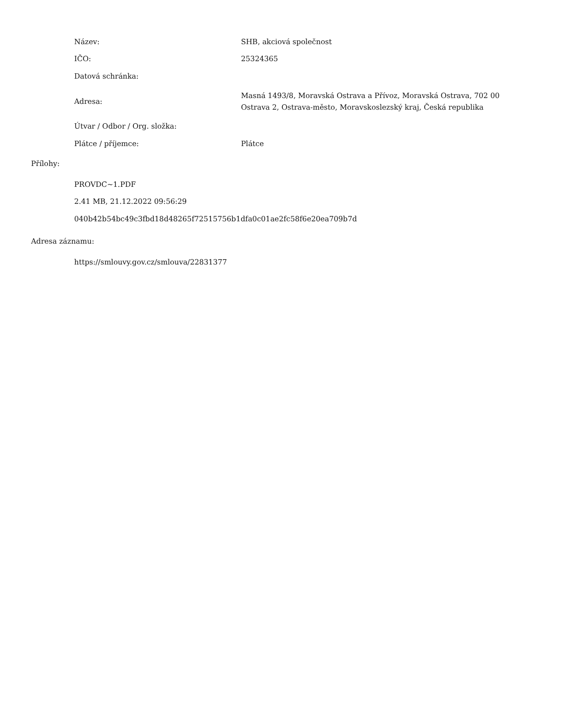| Název: | SHB, akciová společnost |
| IČO: | 25324365 |
| Datová schránka: | |
| Adresa: | Masná 1493/8, Moravská Ostrava a Přívoz, Moravská Ostrava, 702 00 Ostrava 2, Ostrava-město, Moravskoslezský kraj, Česká republika |
| Útvar / Odbor / Org. složka: | |
| Plátce / příjemce: | Plátce |
Přílohy:
PROVDC~1.PDF
2.41 MB, 21.12.2022 09:56:29
040b42b54bc49c3fbd18d48265f72515756b1dfa0c01ae2fc58f6e20ea709b7d
Adresa záznamu:
https://smlouvy.gov.cz/smlouva/22831377